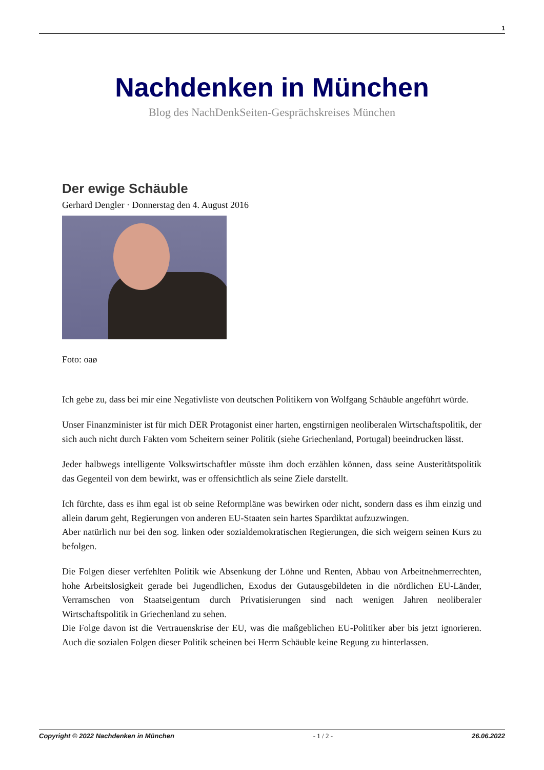1
Nachdenken in München
Blog des NachDenkSeiten-Gesprächskreises München
Der ewige Schäuble
Gerhard Dengler · Donnerstag den 4. August 2016
Foto: oaø
Ich gebe zu, dass bei mir eine Negativliste von deutschen Politikern von Wolfgang Schäuble angeführt würde.
Unser Finanzminister ist für mich DER Protagonist einer harten, engstirnigen neoliberalen Wirtschaftspolitik, der sich auch nicht durch Fakten vom Scheitern seiner Politik (siehe Griechenland, Portugal) beeindrucken lässt.
Jeder halbwegs intelligente Volkswirtschaftler müsste ihm doch erzählen können, dass seine Austeritätspolitik das Gegenteil von dem bewirkt, was er offensichtlich als seine Ziele darstellt.
Ich fürchte, dass es ihm egal ist ob seine Reformpläne was bewirken oder nicht, sondern dass es ihm einzig und allein darum geht, Regierungen von anderen EU-Staaten sein hartes Spardiktat aufzuzwingen.
Aber natürlich nur bei den sog. linken oder sozialdemokratischen Regierungen, die sich weigern seinen Kurs zu befolgen.
Die Folgen dieser verfehlten Politik wie Absenkung der Löhne und Renten, Abbau von Arbeitnehmerrechten, hohe Arbeitslosigkeit gerade bei Jugendlichen, Exodus der Gutausgebildeten in die nördlichen EU-Länder, Verramschen von Staatseigentum durch Privatisierungen sind nach wenigen Jahren neoliberaler Wirtschaftspolitik in Griechenland zu sehen.
Die Folge davon ist die Vertrauenskrise der EU, was die maßgeblichen EU-Politiker aber bis jetzt ignorieren. Auch die sozialen Folgen dieser Politik scheinen bei Herrn Schäuble keine Regung zu hinterlassen.
Copyright © 2022 Nachdenken in München - 1 / 2 - 26.06.2022